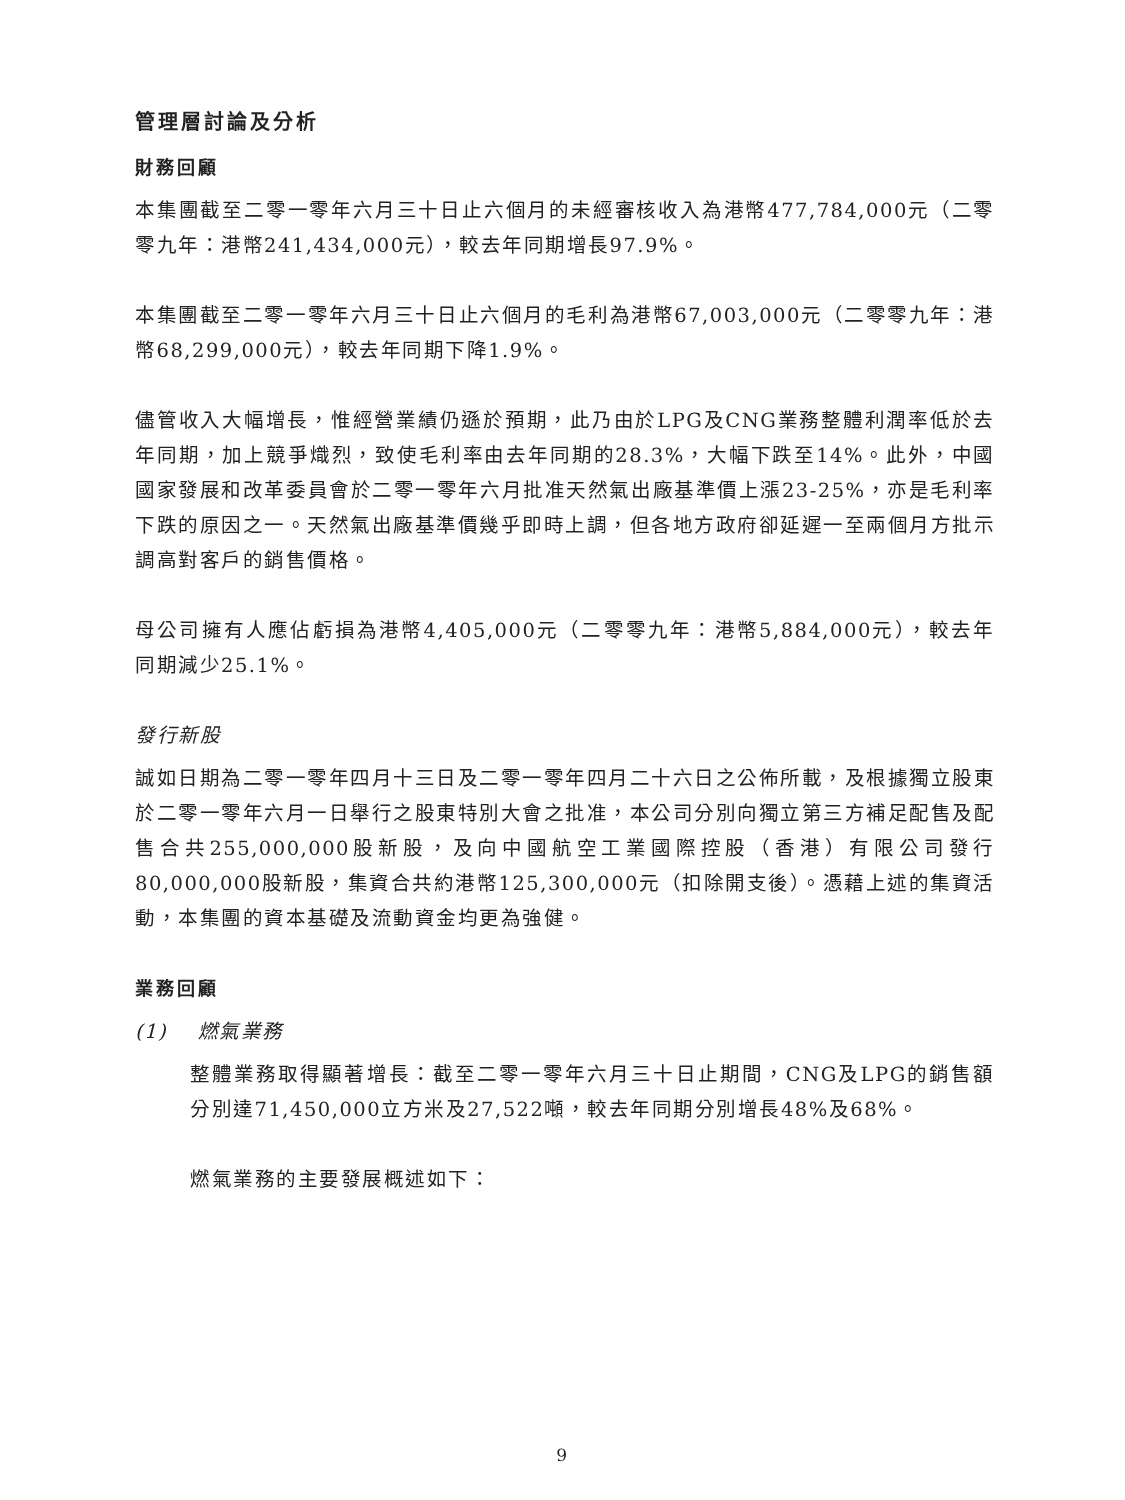管理層討論及分析
財務回顧
本集團截至二零一零年六月三十日止六個月的未經審核收入為港幣477,784,000元（二零零九年：港幣241,434,000元），較去年同期增長97.9%。
本集團截至二零一零年六月三十日止六個月的毛利為港幣67,003,000元（二零零九年：港幣68,299,000元），較去年同期下降1.9%。
儘管收入大幅增長，惟經營業績仍遜於預期，此乃由於LPG及CNG業務整體利潤率低於去年同期，加上競爭熾烈，致使毛利率由去年同期的28.3%，大幅下跌至14%。此外，中國國家發展和改革委員會於二零一零年六月批准天然氣出廠基準價上漲23-25%，亦是毛利率下跌的原因之一。天然氣出廠基準價幾乎即時上調，但各地方政府卻延遲一至兩個月方批示調高對客戶的銷售價格。
母公司擁有人應佔虧損為港幣4,405,000元（二零零九年：港幣5,884,000元），較去年同期減少25.1%。
發行新股
誠如日期為二零一零年四月十三日及二零一零年四月二十六日之公佈所載，及根據獨立股東於二零一零年六月一日舉行之股東特別大會之批准，本公司分別向獨立第三方補足配售及配售合共255,000,000股新股，及向中國航空工業國際控股（香港）有限公司發行80,000,000股新股，集資合共約港幣125,300,000元（扣除開支後）。憑藉上述的集資活動，本集團的資本基礎及流動資金均更為強健。
業務回顧
(1) 燃氣業務
整體業務取得顯著增長：截至二零一零年六月三十日止期間，CNG及LPG的銷售額分別達71,450,000立方米及27,522噸，較去年同期分別增長48%及68%。
燃氣業務的主要發展概述如下：
9